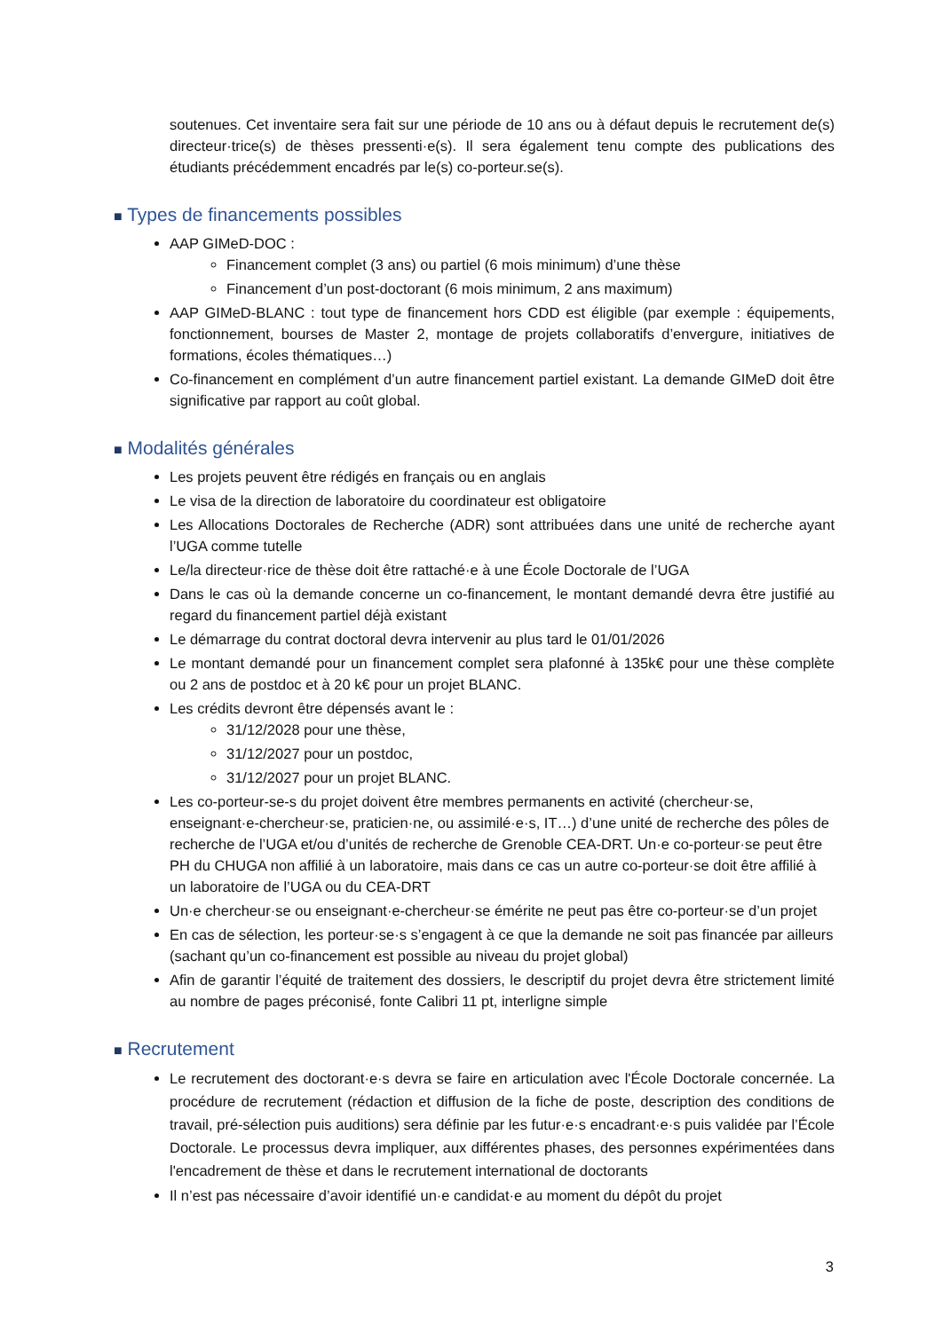soutenues. Cet inventaire sera fait sur une période de 10 ans ou à défaut depuis le recrutement de(s) directeur·trice(s) de thèses pressenti·e(s). Il sera également tenu compte des publications des étudiants précédemment encadrés par le(s) co-porteur.se(s).
■ Types de financements possibles
AAP GIMeD-DOC :
Financement complet (3 ans) ou partiel (6 mois minimum) d’une thèse
Financement d’un post-doctorant (6 mois minimum, 2 ans maximum)
AAP GIMeD-BLANC : tout type de financement hors CDD est éligible (par exemple : équipements, fonctionnement, bourses de Master 2, montage de projets collaboratifs d’envergure, initiatives de formations, écoles thématiques…)
Co-financement en complément d’un autre financement partiel existant. La demande GIMeD doit être significative par rapport au coût global.
■ Modalités générales
Les projets peuvent être rédigés en français ou en anglais
Le visa de la direction de laboratoire du coordinateur est obligatoire
Les Allocations Doctorales de Recherche (ADR) sont attribuées dans une unité de recherche ayant l’UGA comme tutelle
Le/la directeur·rice de thèse doit être rattaché·e à une École Doctorale de l’UGA
Dans le cas où la demande concerne un co-financement, le montant demandé devra être justifié au regard du financement partiel déjà existant
Le démarrage du contrat doctoral devra intervenir au plus tard le 01/01/2026
Le montant demandé pour un financement complet sera plafonné à 135k€ pour une thèse complète ou 2 ans de postdoc et à 20 k€ pour un projet BLANC.
Les crédits devront être dépensés avant le :
31/12/2028 pour une thèse,
31/12/2027 pour un postdoc,
31/12/2027 pour un projet BLANC.
Les co-porteur-se-s du projet doivent être membres permanents en activité (chercheur·se, enseignant·e-chercheur·se, praticien·ne, ou assimilé·e·s, IT…) d’une unité de recherche des pôles de recherche de l’UGA et/ou d’unités de recherche de Grenoble CEA-DRT. Un·e co-porteur·se peut être PH du CHUGA non affilié à un laboratoire, mais dans ce cas un autre co-porteur·se doit être affilié à un laboratoire de l’UGA ou du CEA-DRT
Un·e chercheur·se ou enseignant·e-chercheur·se émérite ne peut pas être co-porteur·se d’un projet
En cas de sélection, les porteur·se·s s’engagent à ce que la demande ne soit pas financée par ailleurs (sachant qu’un co-financement est possible au niveau du projet global)
Afin de garantir l’équité de traitement des dossiers, le descriptif du projet devra être strictement limité au nombre de pages préconisé, fonte Calibri 11 pt, interligne simple
■ Recrutement
Le recrutement des doctorant·e·s devra se faire en articulation avec l'École Doctorale concernée. La procédure de recrutement (rédaction et diffusion de la fiche de poste, description des conditions de travail, pré-sélection puis auditions) sera définie par les futur·e·s encadrant·e·s puis validée par l’École Doctorale. Le processus devra impliquer, aux différentes phases, des personnes expérimentées dans l'encadrement de thèse et dans le recrutement international de doctorants
Il n’est pas nécessaire d’avoir identifié un·e candidat·e au moment du dépôt du projet
3